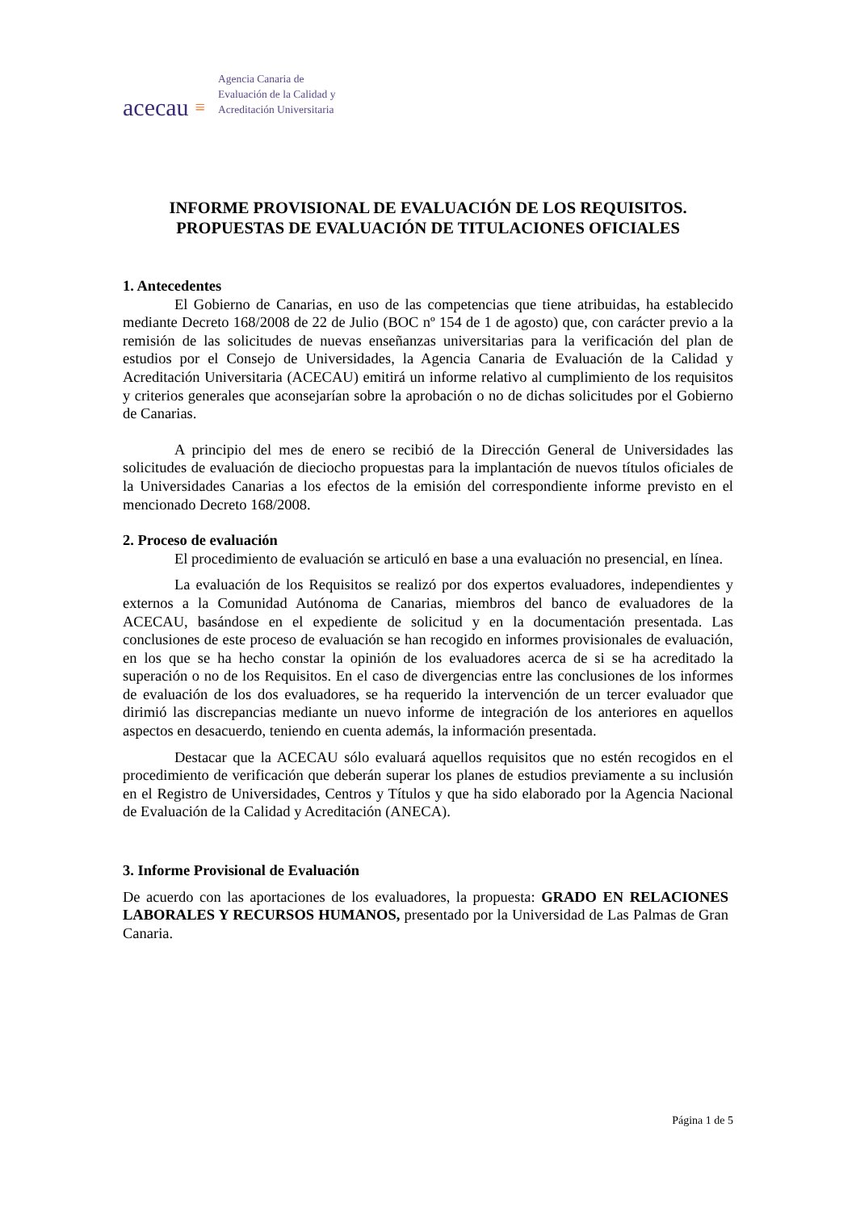acecau ≡
Agencia Canaria de
Evaluación de la Calidad y
Acreditación Universitaria
INFORME PROVISIONAL DE EVALUACIÓN DE LOS REQUISITOS.
PROPUESTAS DE EVALUACIÓN DE TITULACIONES OFICIALES
1. Antecedentes
El Gobierno de Canarias, en uso de las competencias que tiene atribuidas, ha establecido mediante Decreto 168/2008 de 22 de Julio (BOC nº 154 de 1 de agosto) que, con carácter previo a la remisión de las solicitudes de nuevas enseñanzas universitarias para la verificación del plan de estudios por el Consejo de Universidades, la Agencia Canaria de Evaluación de la Calidad y Acreditación Universitaria (ACECAU) emitirá un informe relativo al cumplimiento de los requisitos y criterios generales que aconsejarían sobre la aprobación o no de dichas solicitudes por el Gobierno de Canarias.
A principio del mes de enero se recibió de la Dirección General de Universidades las solicitudes de evaluación de dieciocho propuestas para la implantación de nuevos títulos oficiales de la Universidades Canarias a los efectos de la emisión del correspondiente informe previsto en el mencionado Decreto 168/2008.
2. Proceso de evaluación
El procedimiento de evaluación se articuló en base a una evaluación no presencial, en línea.
La evaluación de los Requisitos se realizó por dos expertos evaluadores, independientes y externos a la Comunidad Autónoma de Canarias, miembros del banco de evaluadores de la ACECAU, basándose en el expediente de solicitud y en la documentación presentada. Las conclusiones de este proceso de evaluación se han recogido en informes provisionales de evaluación, en los que se ha hecho constar la opinión de los evaluadores acerca de si se ha acreditado la superación o no de los Requisitos. En el caso de divergencias entre las conclusiones de los informes de evaluación de los dos evaluadores, se ha requerido la intervención de un tercer evaluador que dirimió las discrepancias mediante un nuevo informe de integración de los anteriores en aquellos aspectos en desacuerdo, teniendo en cuenta además, la información presentada.
Destacar que la ACECAU sólo evaluará aquellos requisitos que no estén recogidos en el procedimiento de verificación que deberán superar los planes de estudios previamente a su inclusión en el Registro de Universidades, Centros y Títulos y que ha sido elaborado por la Agencia Nacional de Evaluación de la Calidad y Acreditación (ANECA).
3. Informe Provisional de Evaluación
De acuerdo con las aportaciones de los evaluadores, la propuesta: GRADO EN RELACIONES LABORALES Y RECURSOS HUMANOS, presentado por la Universidad de Las Palmas de Gran Canaria.
Página 1 de 5